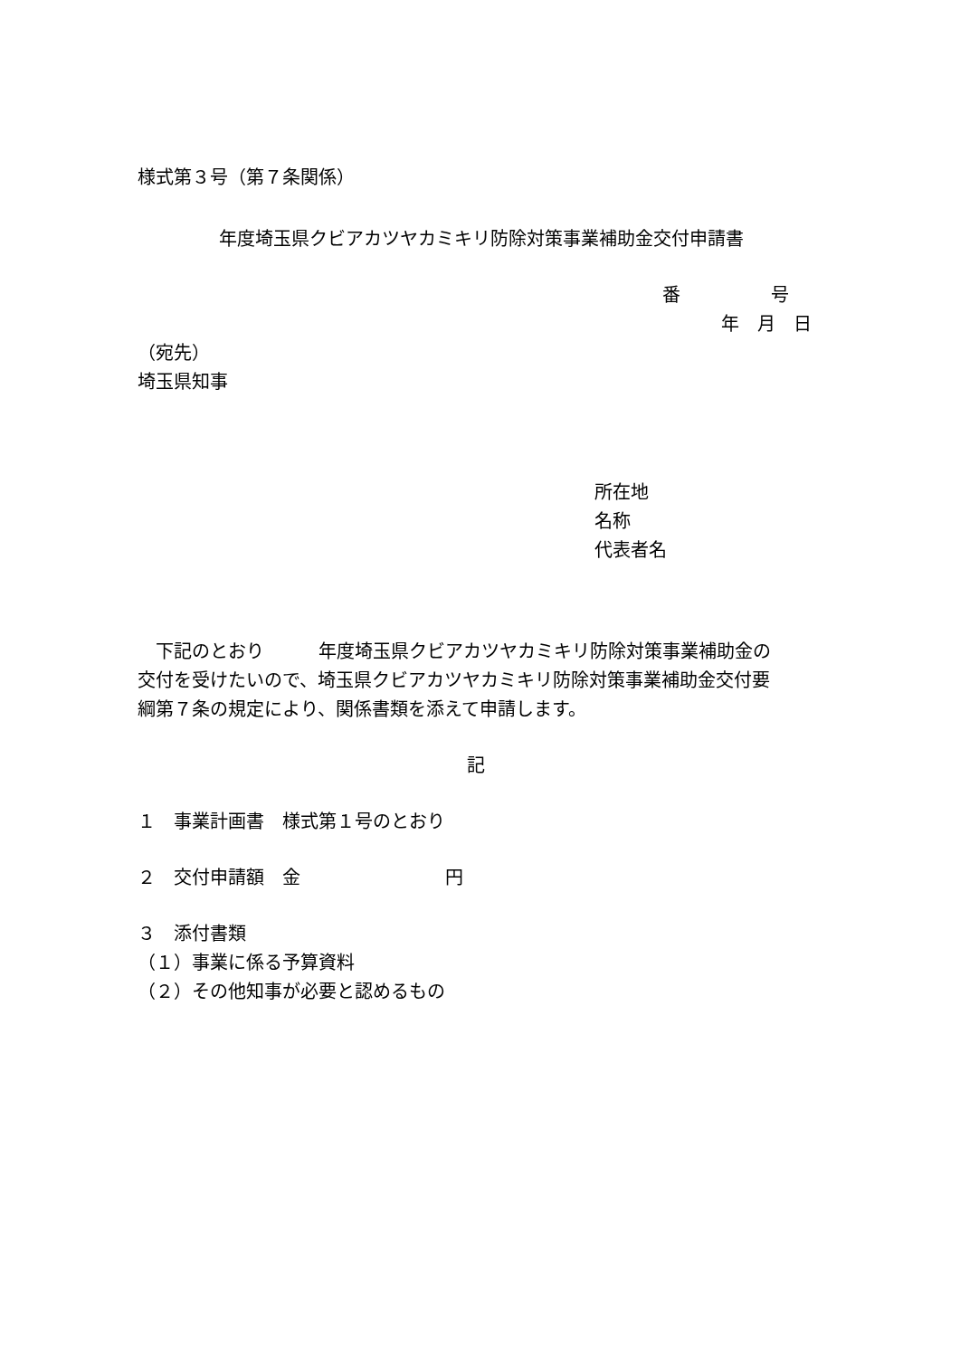様式第３号（第７条関係）
年度埼玉県クビアカツヤカミキリ防除対策事業補助金交付申請書
番　　　　　号
年　月　日
（宛先）
埼玉県知事
所在地
名称
代表者名
　下記のとおり　　　年度埼玉県クビアカツヤカミキリ防除対策事業補助金の
交付を受けたいので、埼玉県クビアカツヤカミキリ防除対策事業補助金交付要
綱第７条の規定により、関係書類を添えて申請します。
記
１　事業計画書　様式第１号のとおり
２　交付申請額　金　　　　　　　　円
３　添付書類
（１）事業に係る予算資料
（２）その他知事が必要と認めるもの